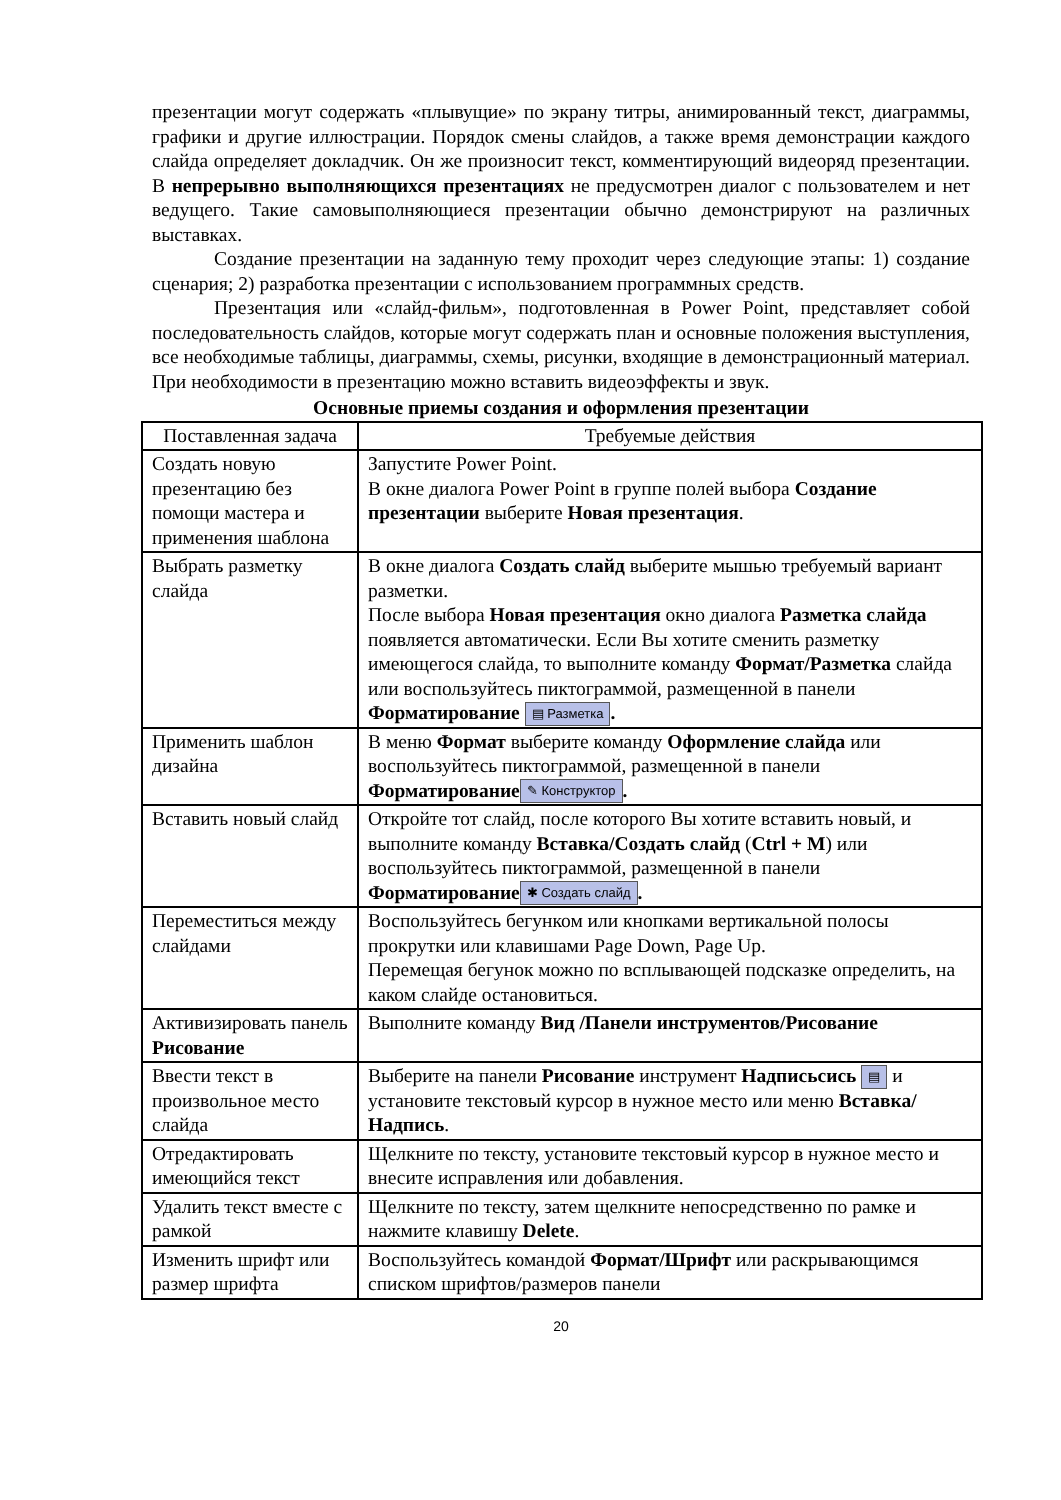презентации могут содержать «плывущие» по экрану титры, анимированный текст, диаграммы, графики и другие иллюстрации. Порядок смены слайдов, а также время демонстрации каждого слайда определяет докладчик. Он же произносит текст, комментирующий видеоряд презентации. В непрерывно выполняющихся презентациях не предусмотрен диалог с пользователем и нет ведущего. Такие самовыполняющиеся презентации обычно демонстрируют на различных выставках.
Создание презентации на заданную тему проходит через следующие этапы: 1) создание сценария; 2) разработка презентации с использованием программных средств.
Презентация или «слайд-фильм», подготовленная в Power Point, представляет собой последовательность слайдов, которые могут содержать план и основные положения выступления, все необходимые таблицы, диаграммы, схемы, рисунки, входящие в демонстрационный материал. При необходимости в презентацию можно вставить видеоэффекты и звук.
Основные приемы создания и оформления презентации
| Поставленная задача | Требуемые действия |
| Создать новую презентацию без помощи мастера и применения шаблона | Запустите Power Point. В окне диалога Power Point в группе полей выбора Создание презентации выберите Новая презентация . |
| Выбрать разметку слайда | В окне диалога Создать слайд выберите мышью требуемый вариант разметки. После выбора Новая презентация окно диалога Разметка слайда появляется автоматически. Если Вы хотите сменить разметку имеющегося слайда, то выполните команду Формат/Разметка слайда или воспользуйтесь пиктограммой, размещенной в панели Форматирование ▤ Разметка . |
| Применить шаблон дизайна | В меню Формат выберите команду Оформление слайда или воспользуйтесь пиктограммой, размещенной в панели Форматирование ✎ Конструктор . |
| Вставить новый слайд | Откройте тот слайд, после которого Вы хотите вставить новый, и выполните команду Вставка/Создать слайд ( Ctrl + M ) или воспользуйтесь пиктограммой, размещенной в панели Форматирование ✱ Создать слайд . |
| Переместиться между слайдами | Воспользуйтесь бегунком или кнопками вертикальной полосы прокрутки или клавишами Page Down, Page Up. Перемещая бегунок можно по всплывающей подсказке определить, на каком слайде остановиться. |
| Активизировать панель Рисование | Выполните команду Вид /Панели инструментов/Рисование |
| Ввести текст в произвольное место слайда | Выберите на панели Рисование инструмент Надписьсись ▤ и установите текстовый курсор в нужное место или меню Вставка/Надпись . |
| Отредактировать имеющийся текст | Щелкните по тексту, установите текстовый курсор в нужное место и внесите исправления или добавления. |
| Удалить текст вместе с рамкой | Щелкните по тексту, затем щелкните непосредственно по рамке и нажмите клавишу Delete . |
| Изменить шрифт или размер шрифта | Воспользуйтесь командой Формат/Шрифт или раскрывающимся списком шрифтов/размеров панели |
20